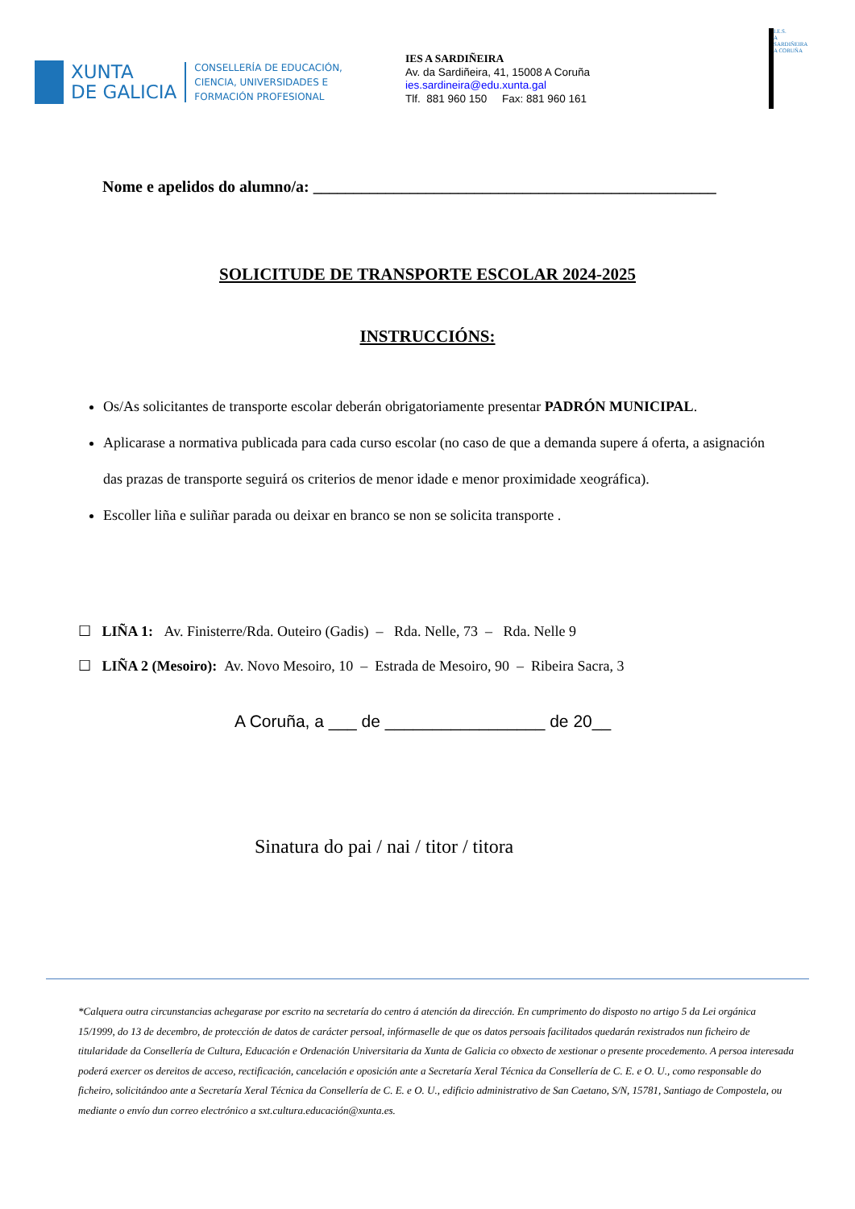XUNTA
DE GALICIA
CONSELLERÍA DE EDUCACIÓN,
CIENCIA, UNIVERSIDADES E
FORMACIÓN PROFESIONAL
IES A SARDIÑEIRA
Av. da Sardiñeira, 41, 15008 A Coruña
ies.sardineira@edu.xunta.gal
Tlf. 881 960 150 Fax: 881 960 161
I.E.S.
A SARDIÑEIRA
A CORUÑA
Nome e apelidos do alumno/a: __________________________________________________
SOLICITUDE DE TRANSPORTE ESCOLAR 2024-2025
INSTRUCCIÓNS:
Os/As solicitantes de transporte escolar deberán obrigatoriamente presentar PADRÓN MUNICIPAL.
Aplicarase a normativa publicada para cada curso escolar (no caso de que a demanda supere á oferta, a asignación das prazas de transporte seguirá os criterios de menor idade e menor proximidade xeográfica).
Escoller liña e suliñar parada ou deixar en branco se non se solicita transporte .
☐ LIÑA 1: Av. Finisterre/Rda. Outeiro (Gadis) – Rda. Nelle, 73 – Rda. Nelle 9
☐ LIÑA 2 (Mesoiro): Av. Novo Mesoiro, 10 – Estrada de Mesoiro, 90 – Ribeira Sacra, 3
A Coruña, a ___ de _________________ de 20__
Sinatura do pai / nai / titor / titora
*Calquera outra circunstancias achegarase por escrito na secretaría do centro á atención da dirección. En cumprimento do disposto no artigo 5 da Lei orgánica 15/1999, do 13 de decembro, de protección de datos de carácter persoal, infórmaselle de que os datos persoais facilitados quedarán rexistrados nun ficheiro de titularidade da Consellería de Cultura, Educación e Ordenación Universitaria da Xunta de Galicia co obxecto de xestionar o presente procedemento. A persoa interesada poderá exercer os dereitos de acceso, rectificación, cancelación e oposición ante a Secretaría Xeral Técnica da Consellería de C. E. e O. U., como responsable do ficheiro, solicitándoo ante a Secretaría Xeral Técnica da Consellería de C. E. e O. U., edificio administrativo de San Caetano, S/N, 15781, Santiago de Compostela, ou mediante o envío dun correo electrónico a sxt.cultura.educación@xunta.es.